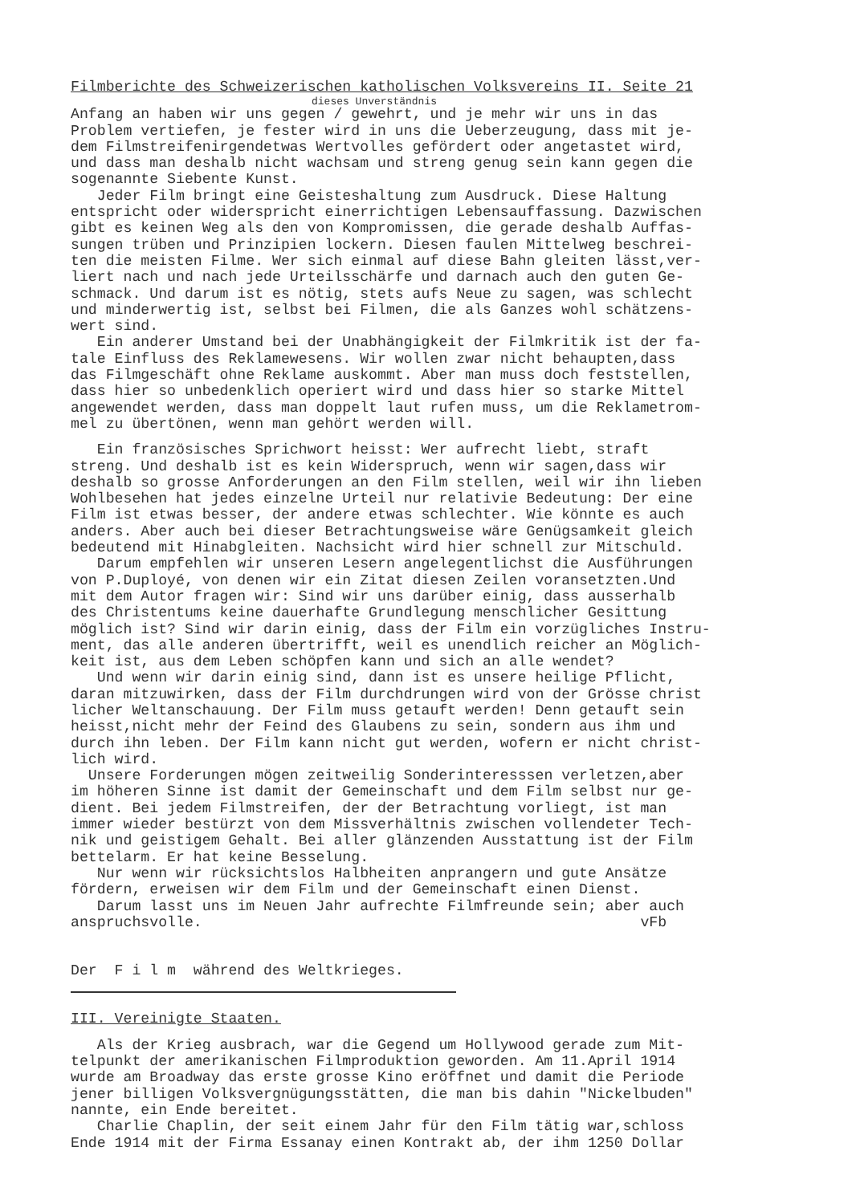Filmberichte des Schweizerischen katholischen Volksvereins II. Seite 21
dieses Unverständnis
Anfang an haben wir uns gegen / gewehrt, und je mehr wir uns in das Problem vertiefen, je fester wird in uns die Ueberzeugung, dass mit je- dem Filmstreifenirgendetwas Wertvolles gefördert oder angetastet wird, und dass man deshalb nicht wachsam und streng genug sein kann gegen die sogenannte Siebente Kunst. Jeder Film bringt eine Geisteshaltung zum Ausdruck. Diese Haltung entspricht oder widerspricht einerrichtigen Lebensauffassung. Dazwischen gibt es keinen Weg als den von Kompromissen, die gerade deshalb Auffas- sungen trüben und Prinzipien lockern. Diesen faulen Mittelweg beschrei- ten die meisten Filme. Wer sich einmal auf diese Bahn gleiten lässt,ver- liert nach und nach jede Urteilsschärfe und darnach auch den guten Ge- schmack. Und darum ist es nötig, stets aufs Neue zu sagen, was schlecht und minderwertig ist, selbst bei Filmen, die als Ganzes wohl schätzens- wert sind. Ein anderer Umstand bei der Unabhängigkeit der Filmkritik ist der fa- tale Einfluss des Reklamewesens. Wir wollen zwar nicht behaupten,dass das Filmgeschäft ohne Reklame auskommt. Aber man muss doch feststellen, dass hier so unbedenklich operiert wird und dass hier so starke Mittel angewendet werden, dass man doppelt laut rufen muss, um die Reklametrom- mel zu übertönen, wenn man gehört werden will.
Ein französisches Sprichwort heisst: Wer aufrecht liebt, straft streng. Und deshalb ist es kein Widerspruch, wenn wir sagen,dass wir deshalb so grosse Anforderungen an den Film stellen, weil wir ihn lieben Wohlbesehen hat jedes einzelne Urteil nur relativie Bedeutung: Der eine Film ist etwas besser, der andere etwas schlechter. Wie könnte es auch anders. Aber auch bei dieser Betrachtungsweise wäre Genügsamkeit gleich bedeutend mit Hinabgleiten. Nachsicht wird hier schnell zur Mitschuld. Darum empfehlen wir unseren Lesern angelegentlichst die Ausführungen von P.Duployé, von denen wir ein Zitat diesen Zeilen voransetzten.Und mit dem Autor fragen wir: Sind wir uns darüber einig, dass ausserhalb des Christentums keine dauerhafte Grundlegung menschlicher Gesittung möglich ist? Sind wir darin einig, dass der Film ein vorzügliches Instru- ment, das alle anderen übertrifft, weil es unendlich reicher an Möglich- keit ist, aus dem Leben schöpfen kann und sich an alle wendet? Und wenn wir darin einig sind, dann ist es unsere heilige Pflicht, daran mitzuwirken, dass der Film durchdrungen wird von der Grösse christ licher Weltanschauung. Der Film muss getauft werden! Denn getauft sein heisst,nicht mehr der Feind des Glaubens zu sein, sondern aus ihm und durch ihn leben. Der Film kann nicht gut werden, wofern er nicht christ- lich wird. Unsere Forderungen mögen zeitweilig Sonderinteresssen verletzen,aber im höheren Sinne ist damit der Gemeinschaft und dem Film selbst nur ge- dient. Bei jedem Filmstreifen, der der Betrachtung vorliegt, ist man immer wieder bestürzt von dem Missverhältnis zwischen vollendeter Tech- nik und geistigem Gehalt. Bei aller glänzenden Ausstattung ist der Film bettelarm. Er hat keine Besselung. Nur wenn wir rücksichtslos Halbheiten anprangern und gute Ansätze fördern, erweisen wir dem Film und der Gemeinschaft einen Dienst. Darum lasst uns im Neuen Jahr aufrechte Filmfreunde sein; aber auch anspruchsvolle. vFb
Der F i l m während des Weltkrieges.
III. Vereinigte Staaten.
Als der Krieg ausbrach, war die Gegend um Hollywood gerade zum Mit- telpunkt der amerikanischen Filmproduktion geworden. Am 11.April 1914 wurde am Broadway das erste grosse Kino eröffnet und damit die Periode jener billigen Volksvergnügungsstätten, die man bis dahin "Nickelbuden" nannte, ein Ende bereitet. Charlie Chaplin, der seit einem Jahr für den Film tätig war,schloss Ende 1914 mit der Firma Essanay einen Kontrakt ab, der ihm 1250 Dollar